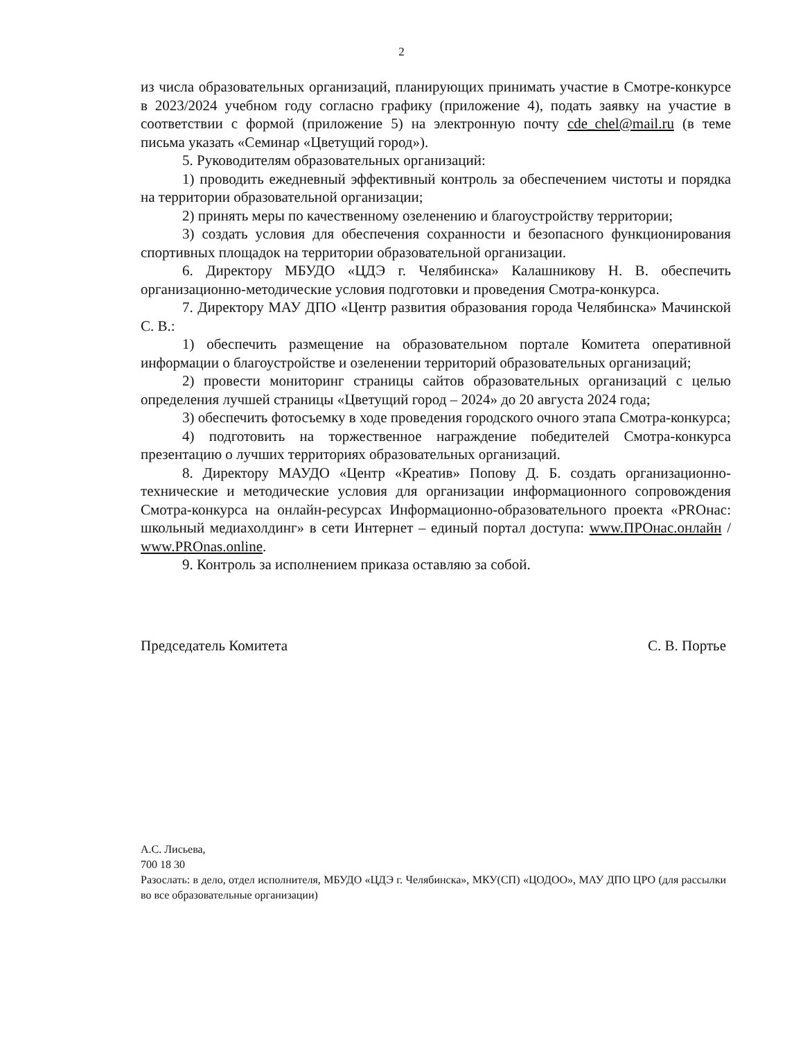2
из числа образовательных организаций, планирующих принимать участие в Смотре-конкурсе в 2023/2024 учебном году согласно графику (приложение 4), подать заявку на участие в соответствии с формой (приложение 5) на электронную почту cde_chel@mail.ru (в теме письма указать «Семинар «Цветущий город»).
5. Руководителям образовательных организаций:
1) проводить ежедневный эффективный контроль за обеспечением чистоты и порядка на территории образовательной организации;
2) принять меры по качественному озеленению и благоустройству территории;
3) создать условия для обеспечения сохранности и безопасного функционирования спортивных площадок на территории образовательной организации.
6. Директору МБУДО «ЦДЭ г. Челябинска» Калашникову Н. В. обеспечить организационно-методические условия подготовки и проведения Смотра-конкурса.
7. Директору МАУ ДПО «Центр развития образования города Челябинска» Мачинской С. В.:
1) обеспечить размещение на образовательном портале Комитета оперативной информации о благоустройстве и озеленении территорий образовательных организаций;
2) провести мониторинг страницы сайтов образовательных организаций с целью определения лучшей страницы «Цветущий город – 2024» до 20 августа 2024 года;
3) обеспечить фотосъемку в ходе проведения городского очного этапа Смотра-конкурса;
4) подготовить на торжественное награждение победителей Смотра-конкурса презентацию о лучших территориях образовательных организаций.
8. Директору МАУДО «Центр «Креатив» Попову Д. Б. создать организационно-технические и методические условия для организации информационного сопровождения Смотра-конкурса на онлайн-ресурсах Информационно-образовательного проекта «PROнас: школьный медиахолдинг» в сети Интернет – единый портал доступа: www.ПРОнас.онлайн / www.PROnas.online.
9. Контроль за исполнением приказа оставляю за собой.
Председатель Комитета С. В. Портье
А.С. Лисьева,
700 18 30
Разослать: в дело, отдел исполнителя, МБУДО «ЦДЭ г. Челябинска», МКУ(СП) «ЦОДОО», МАУ ДПО ЦРО (для рассылки во все образовательные организации)